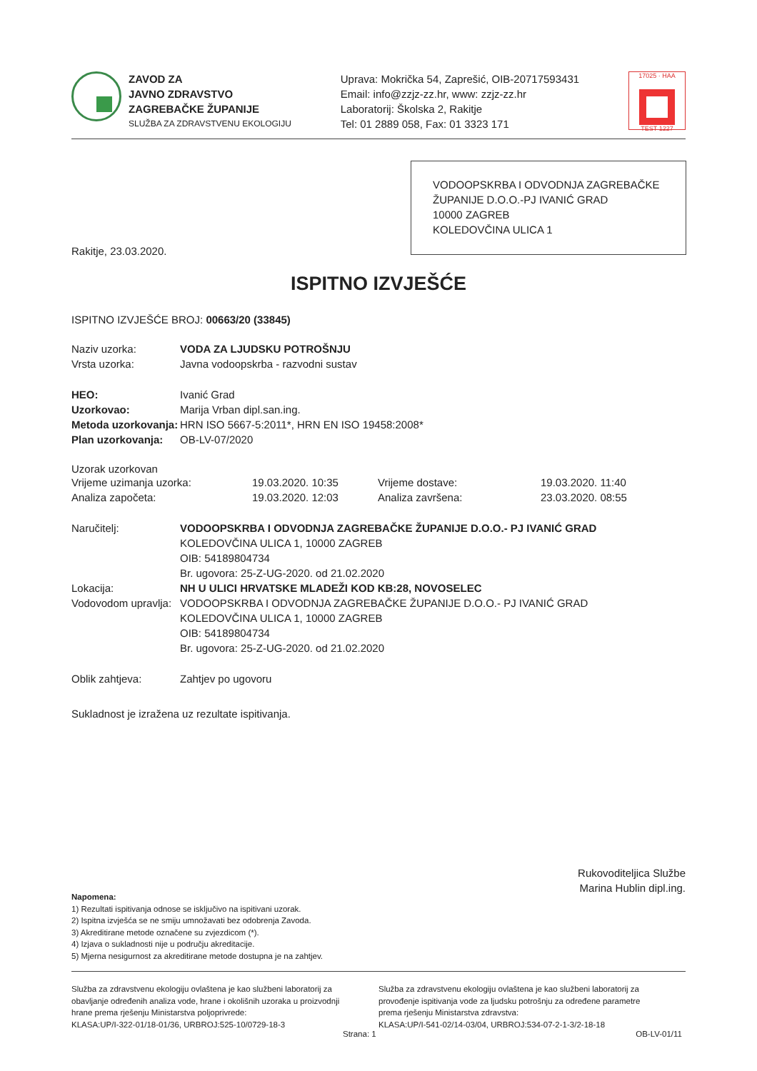ZAVOD ZA
JAVNO ZDRAVSTVO
ZAGREBAČKE ŽUPANIJE
SLUŽBA ZA ZDRAVSTVENU EKOLOGIJU
Uprava: Mokrička 54, Zaprešić, OIB-20717593431
Email: info@zzjz-zz.hr, www: zzjz-zz.hr
Laboratorij: Školska 2, Rakitje
Tel: 01 2889 058, Fax: 01 3323 171
17025 · HAA
TEST 1227
VODOOPSKRBA I ODVODNJA ZAGREBAČKE ŽUPANIJE D.O.O.-PJ IVANIĆ GRAD
10000 ZAGREB
KOLEDOVČINA ULICA 1
Rakitje, 23.03.2020.
ISPITNO IZVJEŠĆE
ISPITNO IZVJEŠĆE BROJ: 00663/20 (33845)
Naziv uzorka: VODA ZA LJUDSKU POTROŠNJU
Vrsta uzorka: Javna vodoopskrba - razvodni sustav
HEO: Ivanić Grad
Uzorkovao: Marija Vrban dipl.san.ing.
Metoda uzorkovanja: HRN ISO 5667-5:2011*, HRN EN ISO 19458:2008*
Plan uzorkovanja: OB-LV-07/2020
Uzorak uzorkovan
Vrijeme uzimanja uzorka: 19.03.2020. 10:35 Vrijeme dostave: 19.03.2020. 11:40
Analiza započeta: 19.03.2020. 12:03 Analiza završena: 23.03.2020. 08:55
Naručitelj: VODOOPSKRBA I ODVODNJA ZAGREBAČKE ŽUPANIJE D.O.O.- PJ IVANIĆ GRAD
KOLEDOVČINA ULICA 1, 10000 ZAGREB
OIB: 54189804734
Br. ugovora: 25-Z-UG-2020. od 21.02.2020
Lokacija: NH U ULICI HRVATSKE MLADEŽI KOD KB:28, NOVOSELEC
Vodovodom upravlja:
VODOOPSKRBA I ODVODNJA ZAGREBAČKE ŽUPANIJE D.O.O.- PJ IVANIĆ GRAD
KOLEDOVČINA ULICA 1, 10000 ZAGREB
OIB: 54189804734
Br. ugovora: 25-Z-UG-2020. od 21.02.2020
Oblik zahtjeva: Zahtjev po ugovoru
Sukladnost je izražena uz rezultate ispitivanja.
Rukovoditeljica Službe
Marina Hublin dipl.ing.
Napomena:
1) Rezultati ispitivanja odnose se isključivo na ispitivani uzorak.
2) Ispitna izvješća se ne smiju umnožavati bez odobrenja Zavoda.
3) Akreditirane metode označene su zvjezdicom (*).
4) Izjava o sukladnosti nije u području akreditacije.
5) Mjerna nesigurnost za akreditirane metode dostupna je na zahtjev.
Služba za zdravstvenu ekologiju ovlaštena je kao službeni laboratorij za obavljanje određenih analiza vode, hrane i okolišnih uzoraka u proizvodnji hrane prema rješenju Ministarstva poljoprivrede:
KLASA:UP/I-322-01/18-01/36, URBROJ:525-10/0729-18-3
Služba za zdravstvenu ekologiju ovlaštena je kao službeni laboratorij za provođenje ispitivanja vode za ljudsku potrošnju za određene parametre prema rješenju Ministarstva zdravstva:
KLASA:UP/I-541-02/14-03/04, URBROJ:534-07-2-1-3/2-18-18
Strana: 1 OB-LV-01/11